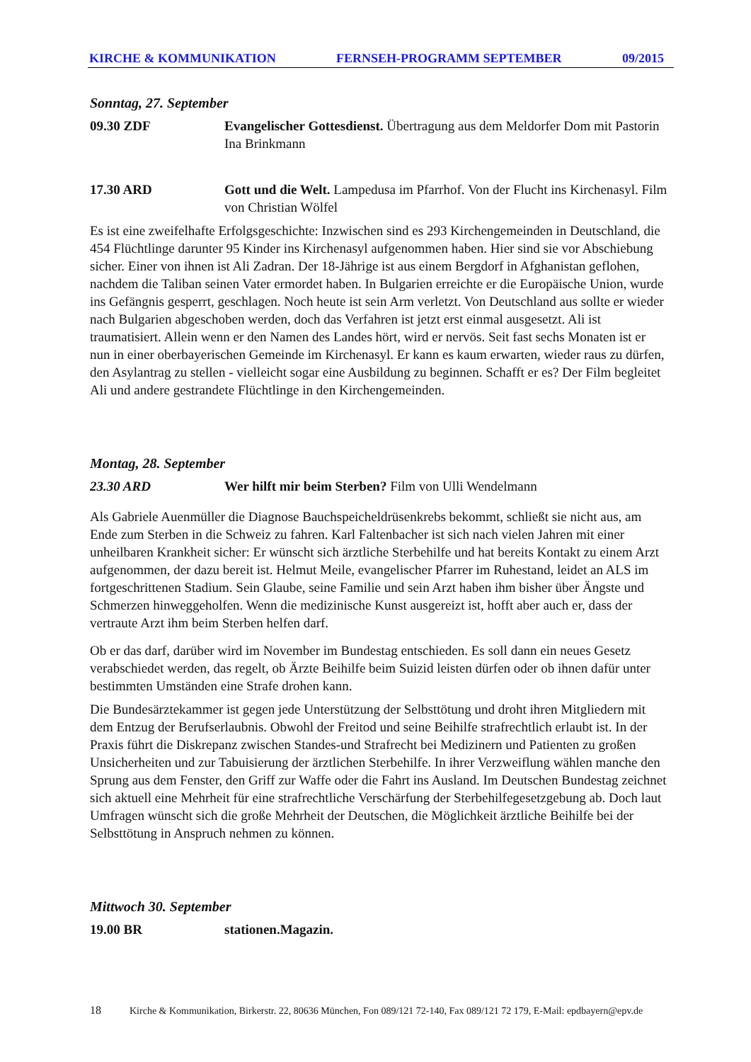KIRCHE & KOMMUNIKATION FERNSEH-PROGRAMM SEPTEMBER 09/2015
Sonntag, 27. September
09.30 ZDF Evangelischer Gottesdienst. Übertragung aus dem Meldorfer Dom mit Pastorin Ina Brinkmann
17.30 ARD Gott und die Welt. Lampedusa im Pfarrhof. Von der Flucht ins Kirchenasyl. Film von Christian Wölfel
Es ist eine zweifelhafte Erfolgsgeschichte: Inzwischen sind es 293 Kirchengemeinden in Deutschland, die 454 Flüchtlinge darunter 95 Kinder ins Kirchenasyl aufgenommen haben. Hier sind sie vor Abschiebung sicher. Einer von ihnen ist Ali Zadran. Der 18-Jährige ist aus einem Bergdorf in Afghanistan geflohen, nachdem die Taliban seinen Vater ermordet haben. In Bulgarien erreichte er die Europäische Union, wurde ins Gefängnis gesperrt, geschlagen. Noch heute ist sein Arm verletzt. Von Deutschland aus sollte er wieder nach Bulgarien abgeschoben werden, doch das Verfahren ist jetzt erst einmal ausgesetzt. Ali ist traumatisiert. Allein wenn er den Namen des Landes hört, wird er nervös. Seit fast sechs Monaten ist er nun in einer oberbayerischen Gemeinde im Kirchenasyl. Er kann es kaum erwarten, wieder raus zu dürfen, den Asylantrag zu stellen - vielleicht sogar eine Ausbildung zu beginnen. Schafft er es? Der Film begleitet Ali und andere gestrandete Flüchtlinge in den Kirchengemeinden.
Montag, 28. September
23.30 ARD Wer hilft mir beim Sterben? Film von Ulli Wendelmann
Als Gabriele Auenmüller die Diagnose Bauchspeicheldrüsenkrebs bekommt, schließt sie nicht aus, am Ende zum Sterben in die Schweiz zu fahren. Karl Faltenbacher ist sich nach vielen Jahren mit einer unheilbaren Krankheit sicher: Er wünscht sich ärztliche Sterbehilfe und hat bereits Kontakt zu einem Arzt aufgenommen, der dazu bereit ist. Helmut Meile, evangelischer Pfarrer im Ruhestand, leidet an ALS im fortgeschrittenen Stadium. Sein Glaube, seine Familie und sein Arzt haben ihm bisher über Ängste und Schmerzen hinweggeholfen. Wenn die medizinische Kunst ausgereizt ist, hofft aber auch er, dass der vertraute Arzt ihm beim Sterben helfen darf.
Ob er das darf, darüber wird im November im Bundestag entschieden. Es soll dann ein neues Gesetz verabschiedet werden, das regelt, ob Ärzte Beihilfe beim Suizid leisten dürfen oder ob ihnen dafür unter bestimmten Umständen eine Strafe drohen kann.
Die Bundesärztekammer ist gegen jede Unterstützung der Selbsttötung und droht ihren Mitgliedern mit dem Entzug der Berufserlaubnis. Obwohl der Freitod und seine Beihilfe strafrechtlich erlaubt ist. In der Praxis führt die Diskrepanz zwischen Standes-und Strafrecht bei Medizinern und Patienten zu großen Unsicherheiten und zur Tabuisierung der ärztlichen Sterbehilfe. In ihrer Verzweiflung wählen manche den Sprung aus dem Fenster, den Griff zur Waffe oder die Fahrt ins Ausland. Im Deutschen Bundestag zeichnet sich aktuell eine Mehrheit für eine strafrechtliche Verschärfung der Sterbehilfegesetzgebung ab. Doch laut Umfragen wünscht sich die große Mehrheit der Deutschen, die Möglichkeit ärztliche Beihilfe bei der Selbsttötung in Anspruch nehmen zu können.
Mittwoch 30. September
19.00 BR stationen.Magazin.
18 Kirche & Kommunikation, Birkerstr. 22, 80636 München, Fon 089/121 72-140, Fax 089/121 72 179, E-Mail: epdbayern@epv.de